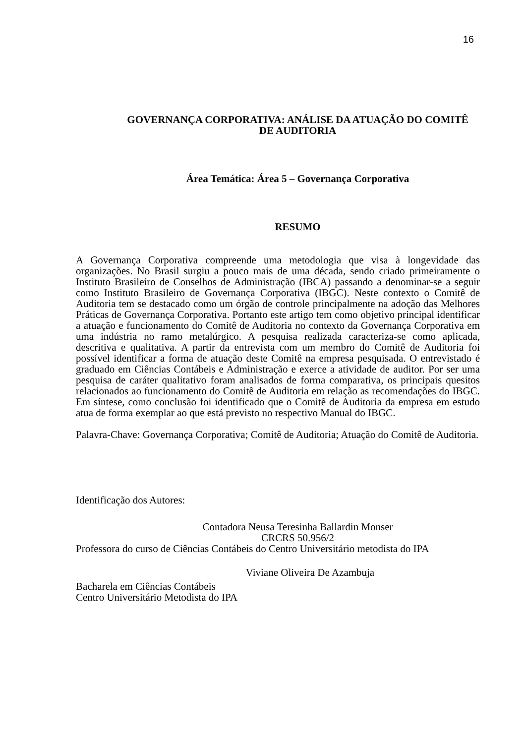16
GOVERNANÇA CORPORATIVA: ANÁLISE DA ATUAÇÃO DO COMITÊ
DE AUDITORIA
Área Temática: Área 5 – Governança Corporativa
RESUMO
A Governança Corporativa compreende uma metodologia que visa à longevidade das organizações. No Brasil surgiu a pouco mais de uma década, sendo criado primeiramente o Instituto Brasileiro de Conselhos de Administração (IBCA) passando a denominar-se a seguir como Instituto Brasileiro de Governança Corporativa (IBGC). Neste contexto o Comitê de Auditoria tem se destacado como um órgão de controle principalmente na adoção das Melhores Práticas de Governança Corporativa. Portanto este artigo tem como objetivo principal identificar a atuação e funcionamento do Comitê de Auditoria no contexto da Governança Corporativa em uma indústria no ramo metalúrgico. A pesquisa realizada caracteriza-se como aplicada, descritiva e qualitativa. A partir da entrevista com um membro do Comitê de Auditoria foi possível identificar a forma de atuação deste Comitê na empresa pesquisada. O entrevistado é graduado em Ciências Contábeis e Administração e exerce a atividade de auditor. Por ser uma pesquisa de caráter qualitativo foram analisados de forma comparativa, os principais quesitos relacionados ao funcionamento do Comitê de Auditoria em relação as recomendações do IBGC. Em síntese, como conclusão foi identificado que o Comitê de Auditoria da empresa em estudo atua de forma exemplar ao que está previsto no respectivo Manual do IBGC.
Palavra-Chave: Governança Corporativa; Comitê de Auditoria; Atuação do Comitê de Auditoria.
Identificação dos Autores:
Contadora Neusa Teresinha Ballardin Monser
CRCRS 50.956/2
Professora do curso de Ciências Contábeis do Centro Universitário metodista do IPA
Viviane Oliveira De Azambuja
Bacharela em Ciências Contábeis
Centro Universitário Metodista do IPA